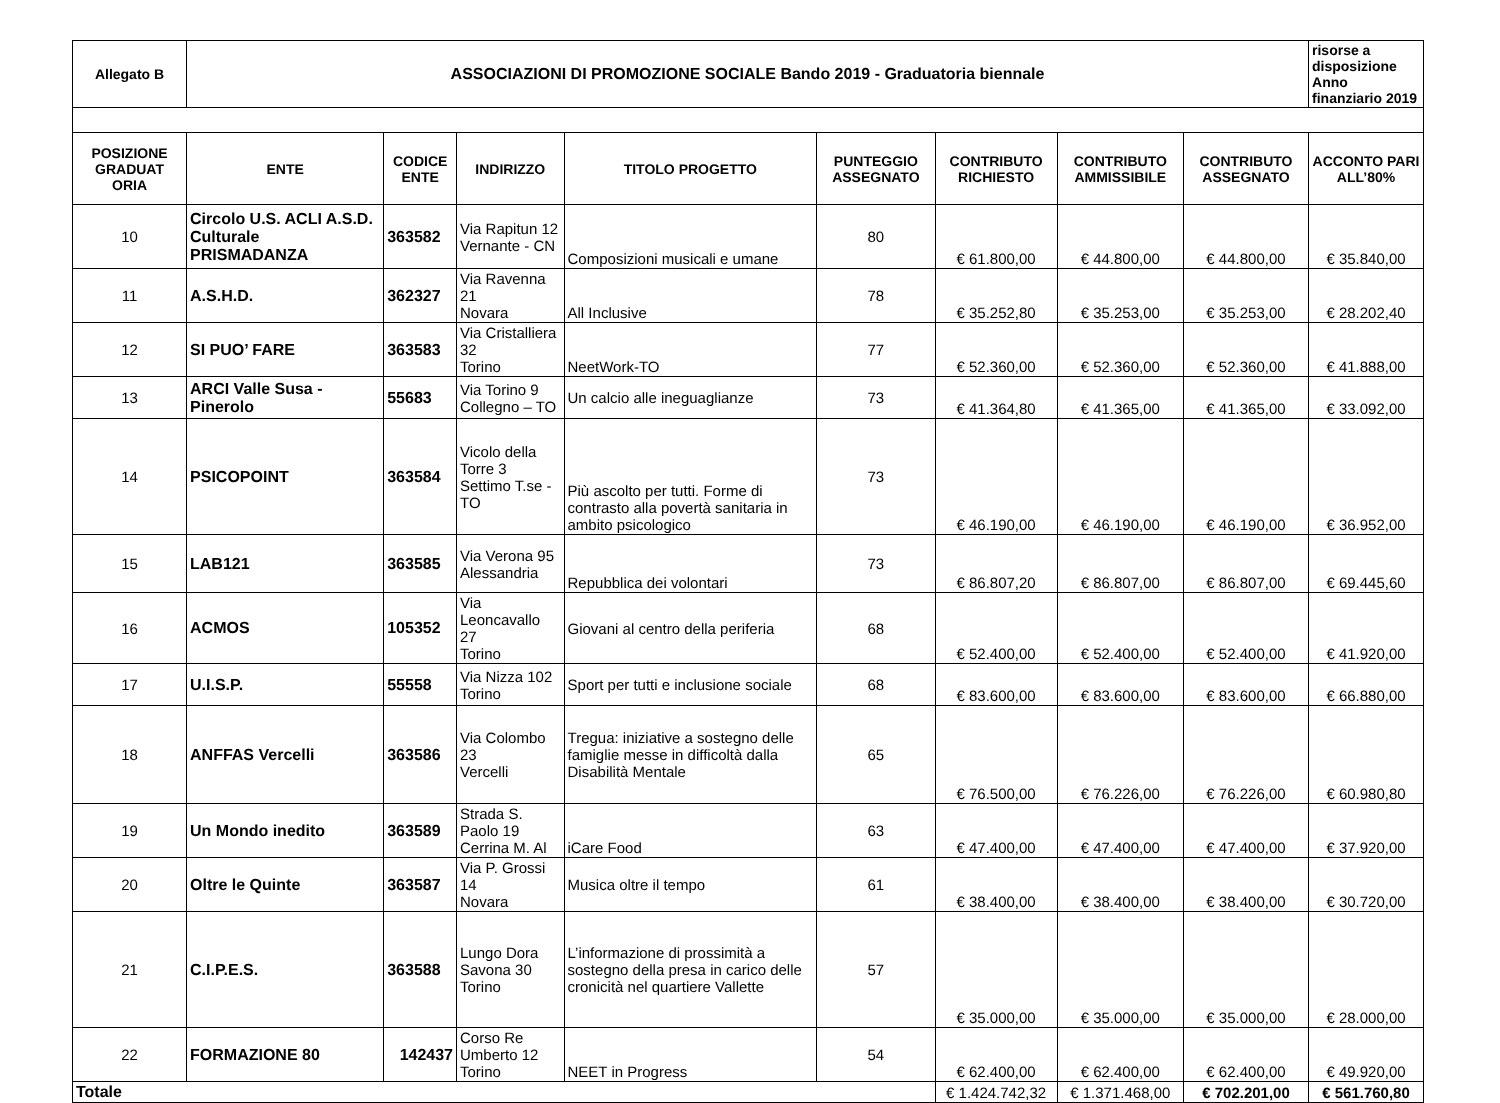| Allegato B | ASSOCIAZIONI DI PROMOZIONE SOCIALE Bando 2019 - Graduatoria biennale | | | | | | | | risorse a disposizione Anno finanziario 2019 |
| --- | --- | --- | --- | --- | --- | --- | --- | --- | --- |
| POSIZIONE GRADUAT ORIA | ENTE | CODICE ENTE | INDIRIZZO | TITOLO PROGETTO | PUNTEGGIO ASSEGNATO | CONTRIBUTO RICHIESTO | CONTRIBUTO AMMISSIBILE | CONTRIBUTO ASSEGNATO | ACCONTO PARI ALL’80% |
| 10 | Circolo U.S. ACLI A.S.D. Culturale PRISMADANZA | 363582 | Via Rapitun 12 Vernante - CN | Composizioni musicali e umane | 80 | € 61.800,00 | € 44.800,00 | € 44.800,00 | € 35.840,00 |
| 11 | A.S.H.D. | 362327 | Via Ravenna 21 Novara | All Inclusive | 78 | € 35.252,80 | € 35.253,00 | € 35.253,00 | € 28.202,40 |
| 12 | SI PUO’ FARE | 363583 | Via Cristalliera 32 Torino | NeetWork-TO | 77 | € 52.360,00 | € 52.360,00 | € 52.360,00 | € 41.888,00 |
| 13 | ARCI Valle Susa - Pinerolo | 55683 | Via Torino 9 Collegno – TO | Un calcio alle ineguaglianze | 73 | € 41.364,80 | € 41.365,00 | € 41.365,00 | € 33.092,00 |
| 14 | PSICOPOINT | 363584 | Vicolo della Torre 3 Settimo T.se - TO | Più ascolto per tutti. Forme di contrasto alla povertà sanitaria in ambito psicologico | 73 | € 46.190,00 | € 46.190,00 | € 46.190,00 | € 36.952,00 |
| 15 | LAB121 | 363585 | Via Verona 95 Alessandria | Repubblica dei volontari | 73 | € 86.807,20 | € 86.807,00 | € 86.807,00 | € 69.445,60 |
| 16 | ACMOS | 105352 | Via Leoncavallo 27 Torino | Giovani al centro della periferia | 68 | € 52.400,00 | € 52.400,00 | € 52.400,00 | € 41.920,00 |
| 17 | U.I.S.P. | 55558 | Via Nizza 102 Torino | Sport per tutti e inclusione sociale | 68 | € 83.600,00 | € 83.600,00 | € 83.600,00 | € 66.880,00 |
| 18 | ANFFAS Vercelli | 363586 | Via Colombo 23 Vercelli | Tregua: iniziative a sostegno delle famiglie messe in difficoltà dalla Disabilità Mentale | 65 | € 76.500,00 | € 76.226,00 | € 76.226,00 | € 60.980,80 |
| 19 | Un Mondo inedito | 363589 | Strada S. Paolo 19 Cerrina M. Al | iCare Food | 63 | € 47.400,00 | € 47.400,00 | € 47.400,00 | € 37.920,00 |
| 20 | Oltre le Quinte | 363587 | Via P. Grossi 14 Novara | Musica oltre il tempo | 61 | € 38.400,00 | € 38.400,00 | € 38.400,00 | € 30.720,00 |
| 21 | C.I.P.E.S. | 363588 | Lungo Dora Savona 30 Torino | L’informazione di prossimità a sostegno della presa in carico delle cronicità nel quartiere Vallette | 57 | € 35.000,00 | € 35.000,00 | € 35.000,00 | € 28.000,00 |
| 22 | FORMAZIONE 80 | 142437 | Corso Re Umberto 12 Torino | NEET in Progress | 54 | € 62.400,00 | € 62.400,00 | € 62.400,00 | € 49.920,00 |
| Totale | | | | | | € 1.424.742,32 | € 1.371.468,00 | € 702.201,00 | € 561.760,80 |